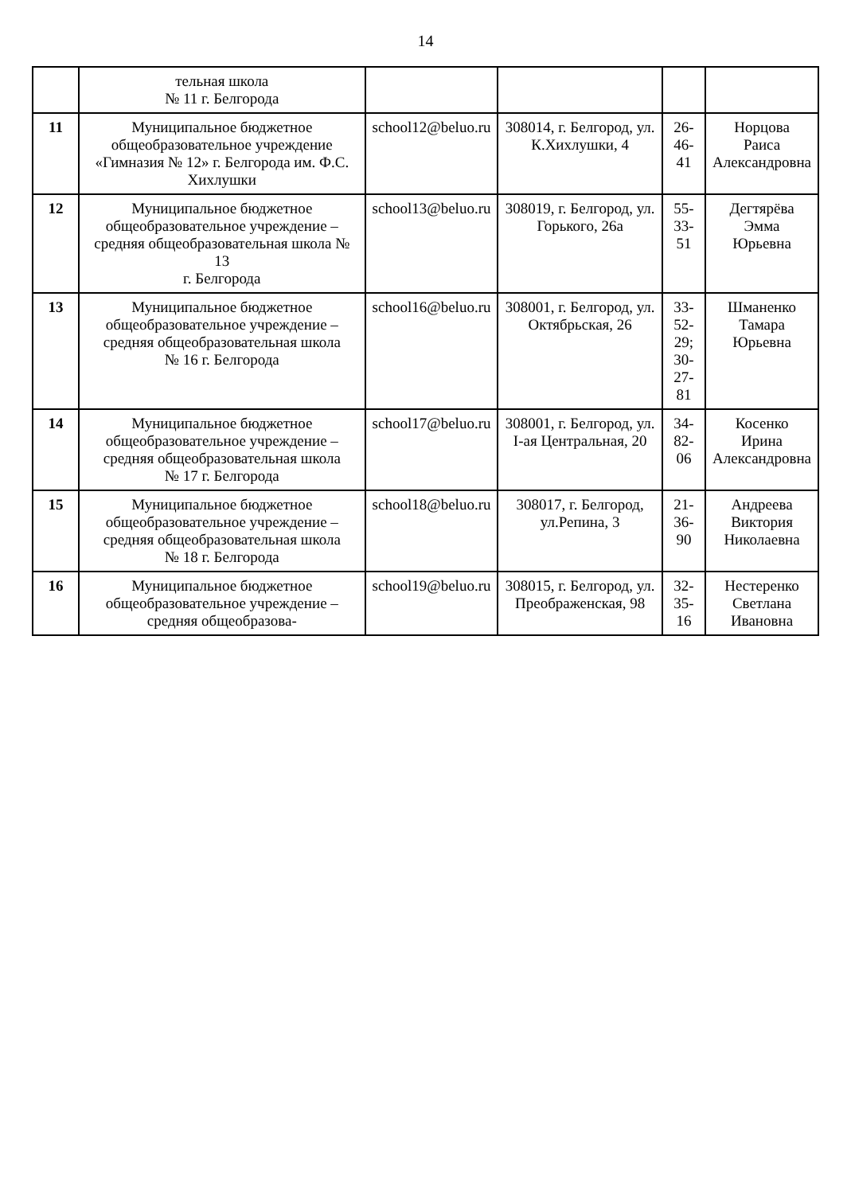14
| | тельная школа № 11 г. Белгорода | | | | |
| 11 | Муниципальное бюджетное общеобразовательное учреждение «Гимназия № 12» г. Белгорода им. Ф.С. Хихлушки | school12@beluo.ru | 308014, г. Белгород, ул. К.Хихлушки, 4 | 26-46-41 | Норцова Раиса Александровна |
| 12 | Муниципальное бюджетное общеобразовательное учреждение – средняя общеобразовательная школа № 13 г. Белгорода | school13@beluo.ru | 308019, г. Белгород, ул. Горького, 26а | 55-33-51 | Дегтярёва Эмма Юрьевна |
| 13 | Муниципальное бюджетное общеобразовательное учреждение – средняя общеобразовательная школа № 16 г. Белгорода | school16@beluo.ru | 308001, г. Белгород, ул. Октябрьская, 26 | 33-52-29; 30-27-81 | Шманенко Тамара Юрьевна |
| 14 | Муниципальное бюджетное общеобразовательное учреждение – средняя общеобразовательная школа № 17 г. Белгорода | school17@beluo.ru | 308001, г. Белгород, ул. I-ая Центральная, 20 | 34-82-06 | Косенко Ирина Александровна |
| 15 | Муниципальное бюджетное общеобразовательное учреждение – средняя общеобразовательная школа № 18 г. Белгорода | school18@beluo.ru | 308017, г. Белгород, ул.Репина, 3 | 21-36-90 | Андреева Виктория Николаевна |
| 16 | Муниципальное бюджетное общеобразовательное учреждение – средняя общеобразова- | school19@beluo.ru | 308015, г. Белгород, ул. Преображенская, 98 | 32-35-16 | Нестеренко Светлана Ивановна |